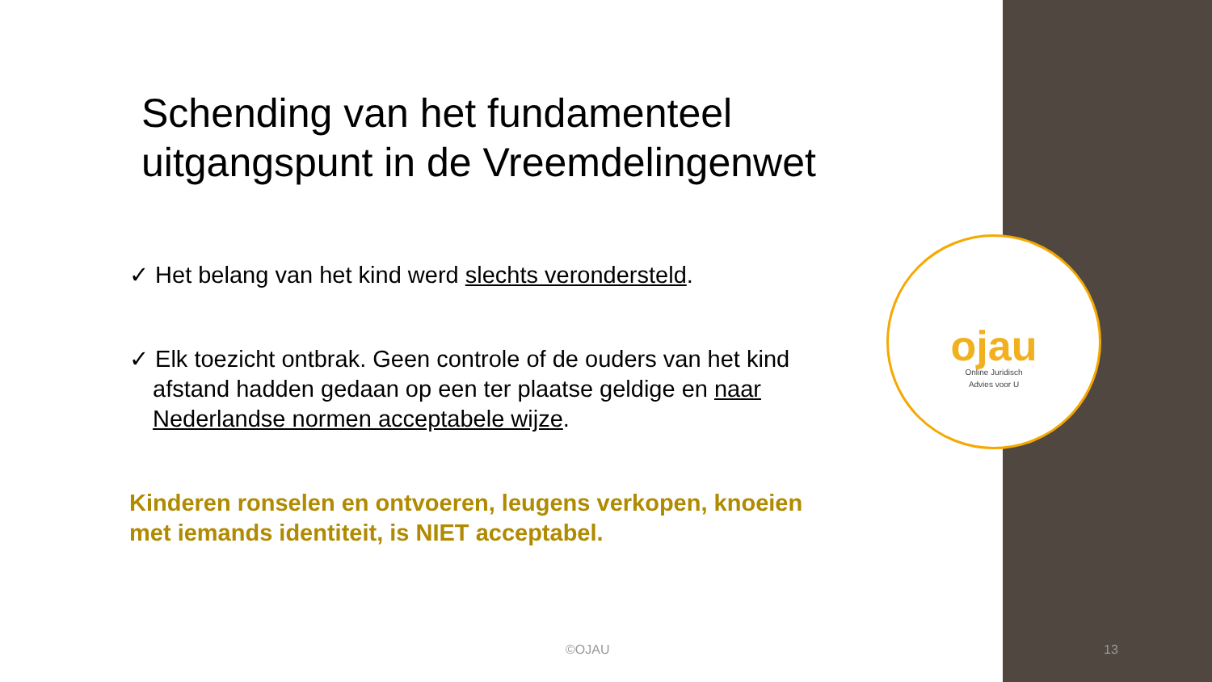Schending van het fundamenteel uitgangspunt in de Vreemdelingenwet
✓ Het belang van het kind werd slechts verondersteld.
✓ Elk toezicht ontbrak. Geen controle of de ouders van het kind afstand hadden gedaan op een ter plaatse geldige en naar Nederlandse normen acceptabele wijze.
Kinderen ronselen en ontvoeren, leugens verkopen, knoeien met iemands identiteit, is NIET acceptabel.
ojau
Online Juridisch
Advies voor U
©OJAU 13